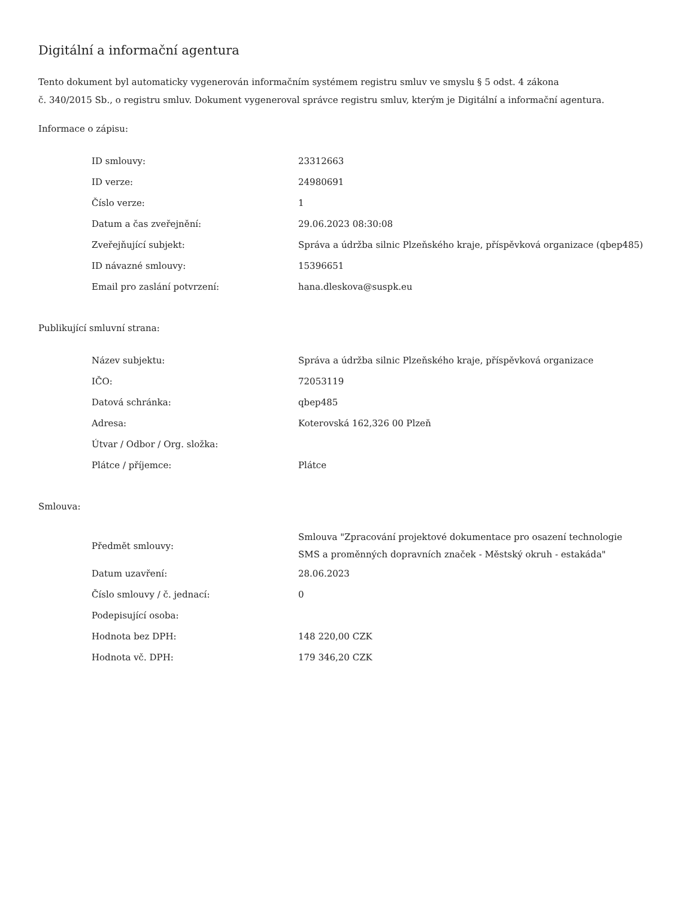Digitální a informační agentura
Tento dokument byl automaticky vygenerován informačním systémem registru smluv ve smyslu § 5 odst. 4 zákona
č. 340/2015 Sb., o registru smluv. Dokument vygeneroval správce registru smluv, kterým je Digitální a informační agentura.
Informace o zápisu:
| ID smlouvy: | 23312663 |
| ID verze: | 24980691 |
| Číslo verze: | 1 |
| Datum a čas zveřejnění: | 29.06.2023 08:30:08 |
| Zveřejňující subjekt: | Správa a údržba silnic Plzeňského kraje, příspěvková organizace (qbep485) |
| ID návazné smlouvy: | 15396651 |
| Email pro zaslání potvrzení: | hana.dleskova@suspk.eu |
Publikující smluvní strana:
| Název subjektu: | Správa a údržba silnic Plzeňského kraje, příspěvková organizace |
| IČO: | 72053119 |
| Datová schránka: | qbep485 |
| Adresa: | Koterovská 162,326 00 Plzeň |
| Útvar / Odbor / Org. složka: | |
| Plátce / příjemce: | Plátce |
Smlouva:
| Předmět smlouvy: | Smlouva "Zpracování projektové dokumentace pro osazení technologie SMS a proměnných dopravních značek - Městský okruh - estakáda" |
| Datum uzavření: | 28.06.2023 |
| Číslo smlouvy / č. jednací: | 0 |
| Podepisující osoba: | |
| Hodnota bez DPH: | 148 220,00 CZK |
| Hodnota vč. DPH: | 179 346,20 CZK |